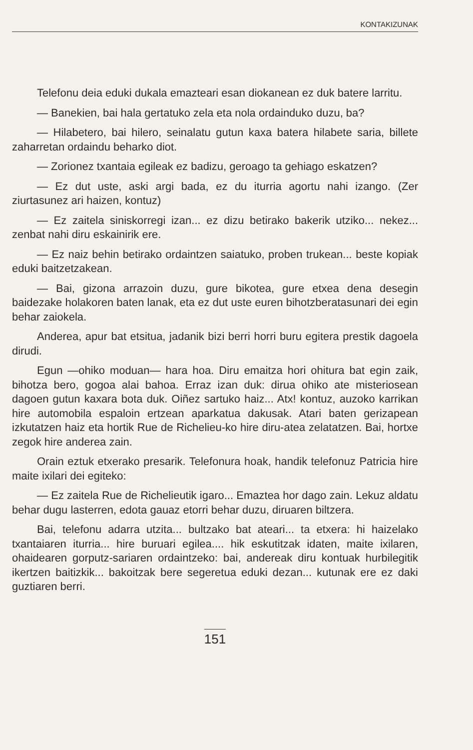KONTAKIZUNAK
Telefonu deia eduki dukala emazteari esan diokanean ez duk batere larritu.
— Banekien, bai hala gertatuko zela eta nola ordainduko duzu, ba?
— Hilabetero, bai hilero, seinalatu gutun kaxa batera hilabete saria, billete zaharretan ordaindu beharko diot.
— Zorionez txantaia egileak ez badizu, geroago ta gehiago eskatzen?
— Ez dut uste, aski argi bada, ez du iturria agortu nahi izango. (Zer ziurtasunez ari haizen, kontuz)
— Ez zaitela siniskorregi izan... ez dizu betirako bakerik utziko... nekez... zenbat nahi diru eskainirik ere.
— Ez naiz behin betirako ordaintzen saiatuko, proben trukean... beste kopiak eduki baitzetzakean.
— Bai, gizona arrazoin duzu, gure bikotea, gure etxea dena desegin baidezake holakoren baten lanak, eta ez dut uste euren bihotzberatasunari dei egin behar zaiokela.
Anderea, apur bat etsitua, jadanik bizi berri horri buru egitera prestik dagoela dirudi.
Egun —ohiko moduan— hara hoa. Diru emaitza hori ohitura bat egin zaik, bihotza bero, gogoa alai bahoa. Erraz izan duk: dirua ohiko ate misteriosean dagoen gutun kaxara bota duk. Oiñez sartuko haiz... Atx! kontuz, auzoko karrikan hire automobila espaloin ertzean aparkatua dakusak. Atari baten gerizapean izkutatzen haiz eta hortik Rue de Richelieu-ko hire diru-atea zelatatzen. Bai, hortxe zegok hire anderea zain.
Orain eztuk etxerako presarik. Telefonura hoak, handik telefonuz Patricia hire maite ixilari dei egiteko:
— Ez zaitela Rue de Richelieutik igaro... Emaztea hor dago zain. Lekuz aldatu behar dugu lasterren, edota gauaz etorri behar duzu, diruaren biltzera.
Bai, telefonu adarra utzita... bultzako bat ateari... ta etxera: hi haizelako txantaiaren iturria... hire buruari egilea.... hik eskutitzak idaten, maite ixilaren, ohaidearen gorputz-sariaren ordaintzeko: bai, andereak diru kontuak hurbilegitik ikertzen baitizkik... bakoitzak bere segeretua eduki dezan... kutunak ere ez daki guztiaren berri.
151